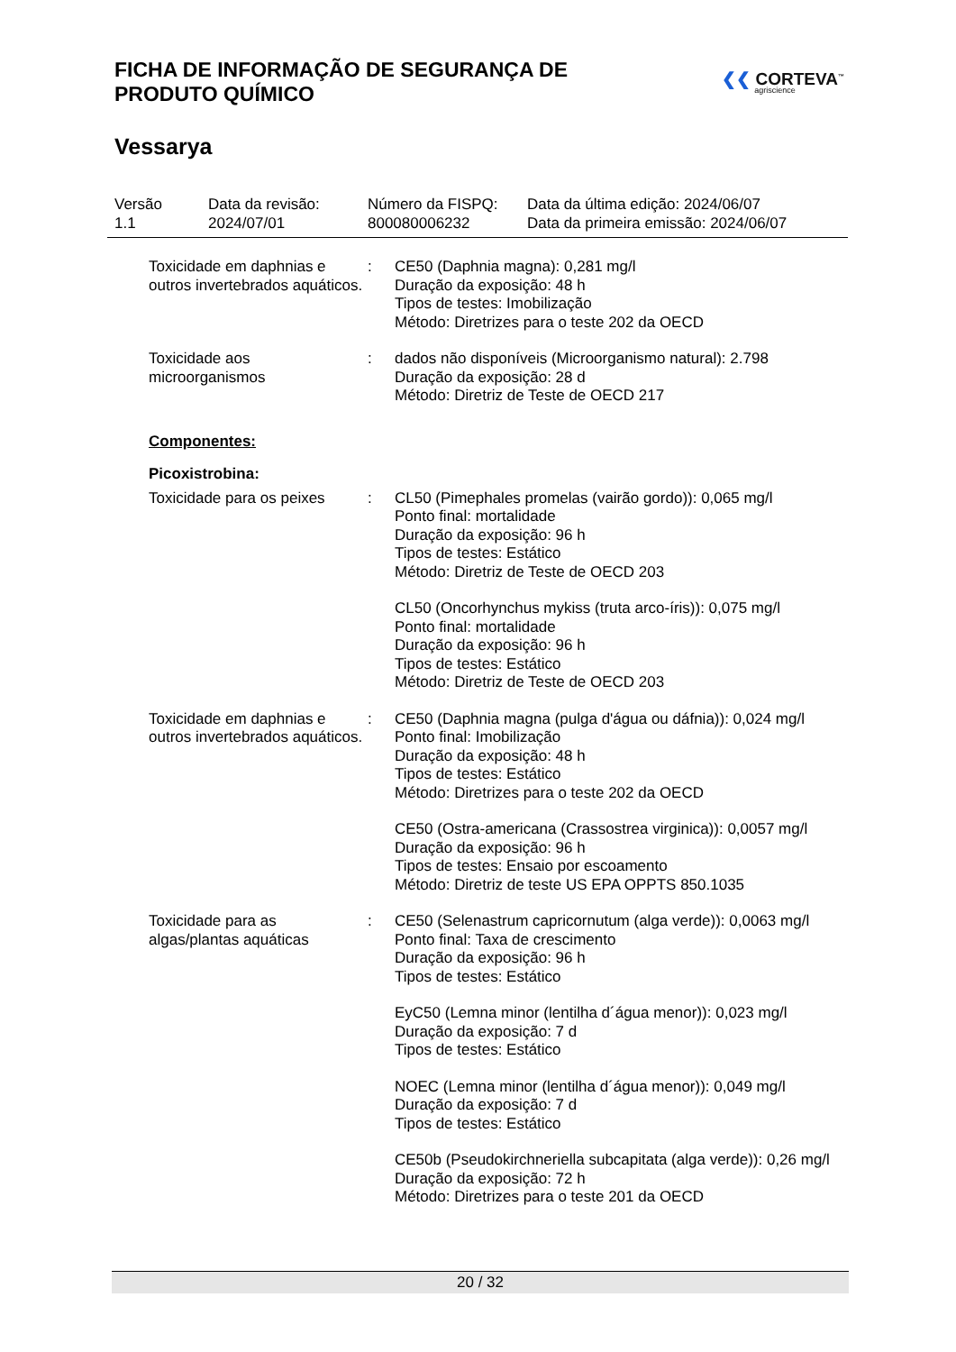FICHA DE INFORMAÇÃO DE SEGURANÇA DE PRODUTO QUÍMICO
❮❮ CORTEVA<sup>™</sup>
agriscience
Vessarya
Versão
1.1
Data da revisão:
2024/07/01
Número da FISPQ:
800080006232
Data da última edição: 2024/06/07
Data da primeira emissão: 2024/06/07
Toxicidade em daphnias e outros invertebrados aquáticos.
: CE50 (Daphnia magna): 0,281 mg/l
Duração da exposição: 48 h
Tipos de testes: Imobilização
Método: Diretrizes para o teste 202 da OECD
Toxicidade aos microorganismos
: dados não disponíveis (Microorganismo natural): 2.798
Duração da exposição: 28 d
Método: Diretriz de Teste de OECD 217
Componentes:
Picoxistrobina:
Toxicidade para os peixes
: CL50 (Pimephales promelas (vairão gordo)): 0,065 mg/l
Ponto final: mortalidade
Duração da exposição: 96 h
Tipos de testes: Estático
Método: Diretriz de Teste de OECD 203
CL50 (Oncorhynchus mykiss (truta arco-íris)): 0,075 mg/l
Ponto final: mortalidade
Duração da exposição: 96 h
Tipos de testes: Estático
Método: Diretriz de Teste de OECD 203
Toxicidade em daphnias e outros invertebrados aquáticos.
: CE50 (Daphnia magna (pulga d'água ou dáfnia)): 0,024 mg/l
Ponto final: Imobilização
Duração da exposição: 48 h
Tipos de testes: Estático
Método: Diretrizes para o teste 202 da OECD
CE50 (Ostra-americana (Crassostrea virginica)): 0,0057 mg/l
Duração da exposição: 96 h
Tipos de testes: Ensaio por escoamento
Método: Diretriz de teste US EPA OPPTS 850.1035
Toxicidade para as algas/plantas aquáticas
: CE50 (Selenastrum capricornutum (alga verde)): 0,0063 mg/l
Ponto final: Taxa de crescimento
Duração da exposição: 96 h
Tipos de testes: Estático
EyC50 (Lemna minor (lentilha d´água menor)): 0,023 mg/l
Duração da exposição: 7 d
Tipos de testes: Estático
NOEC (Lemna minor (lentilha d´água menor)): 0,049 mg/l
Duração da exposição: 7 d
Tipos de testes: Estático
CE50b (Pseudokirchneriella subcapitata (alga verde)): 0,26 mg/l
Duração da exposição: 72 h
Método: Diretrizes para o teste 201 da OECD
20 / 32